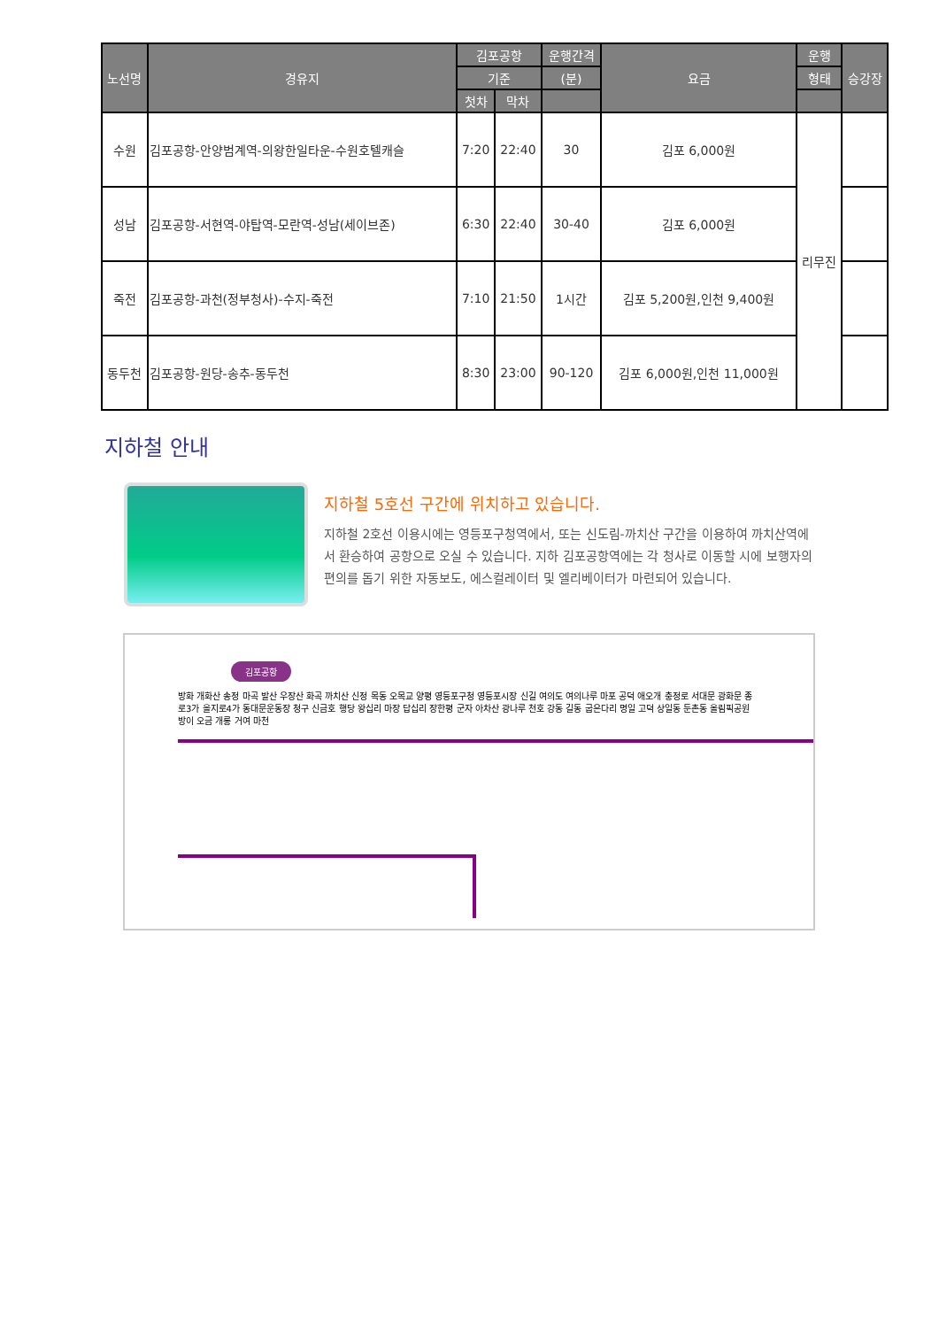| 노선명 | 경유지 | 김포공항 | | 운행간격 | 요금 | 운행 | 승강장 |
| --- | --- | --- | --- | --- | --- | --- | --- |
| | | 기준 | | (분) | | 형태 | |
| | | 첫차 | 막차 | | | | |
| 수원 | 김포공항-안양범계역-의왕한일타운-수원호텔캐슬 | 7:20 | 22:40 | 30 | 김포 6,000원 | 리무진 | |
| 성남 | 김포공항-서현역-야탑역-모란역-성남(세이브존) | 6:30 | 22:40 | 30-40 | 김포 6,000원 | | |
| 죽전 | 김포공항-과천(정부청사)-수지-죽전 | 7:10 | 21:50 | 1시간 | 김포 5,200원,인천 9,400원 | | |
| 동두천 | 김포공항-원당-송추-동두천 | 8:30 | 23:00 | 90-120 | 김포 6,000원,인천 11,000원 | | |
지하철 안내
지하철 5호선 구간에 위치하고 있습니다.
지하철 2호선 이용시에는 영등포구청역에서, 또는 신도림-까치산 구간을 이용하여 까치산역에서 환승하여 공항으로 오실 수 있습니다. 지하 김포공항역에는 각 청사로 이동할 시에 보행자의 편의를 돕기 위한 자동보도, 에스컬레이터 및 엘리베이터가 마련되어 있습니다.
김포공항
방화 개화산 송정 마곡 발산 우장산 화곡 까치산 신정 목동 오목교 양평 영등포구청 영등포시장 신길 여의도 여의나루 마포 공덕 애오개 충정로 서대문 광화문 종로3가 을지로4가 동대문운동장 청구 신금호 행당 왕십리 마장 답십리 장한평 군자 아차산 광나루 천호 강동 길동 굽은다리 명일 고덕 상일동 둔촌동 올림픽공원 방이 오금 개롱 거여 마천